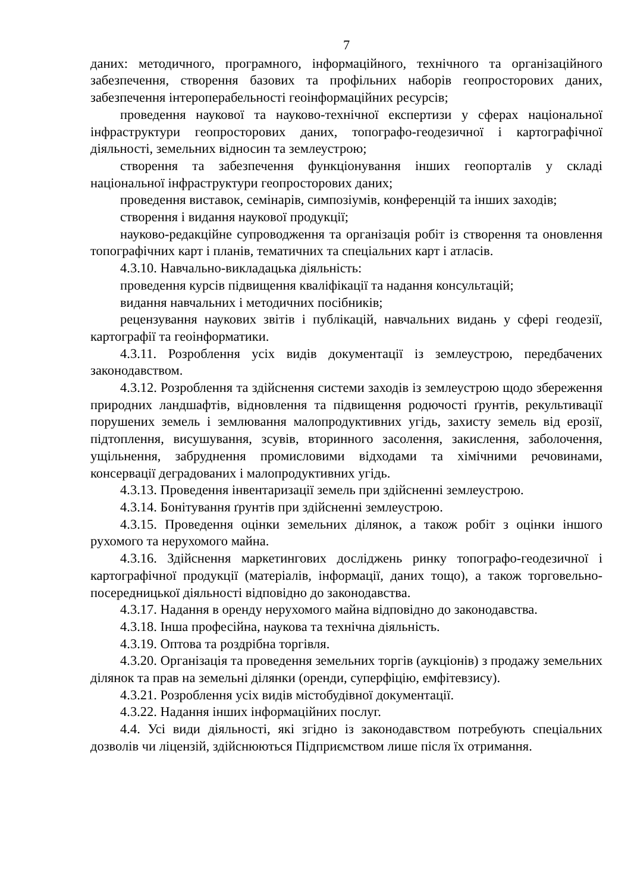7
даних: методичного, програмного, інформаційного, технічного та організаційного забезпечення, створення базових та профільних наборів геопросторових даних, забезпечення інтероперабельності геоінформаційних ресурсів;
проведення наукової та науково-технічної експертизи у сферах національної інфраструктури геопросторових даних, топографо-геодезичної і картографічної діяльності, земельних відносин та землеустрою;
створення та забезпечення функціонування інших геопорталів у складі національної інфраструктури геопросторових даних;
проведення виставок, семінарів, симпозіумів, конференцій та інших заходів;
створення і видання наукової продукції;
науково-редакційне супроводження та організація робіт із створення та оновлення топографічних карт і планів, тематичних та спеціальних карт і атласів.
4.3.10. Навчально-викладацька діяльність:
проведення курсів підвищення кваліфікації та надання консультацій;
видання навчальних і методичних посібників;
рецензування наукових звітів і публікацій, навчальних видань у сфері геодезії, картографії та геоінформатики.
4.3.11. Розроблення усіх видів документації із землеустрою, передбачених законодавством.
4.3.12. Розроблення та здійснення системи заходів із землеустрою щодо збереження природних ландшафтів, відновлення та підвищення родючості ґрунтів, рекультивації порушених земель і землювання малопродуктивних угідь, захисту земель від ерозії, підтоплення, висушування, зсувів, вторинного засолення, закислення, заболочення, ущільнення, забруднення промисловими відходами та хімічними речовинами, консервації деградованих і малопродуктивних угідь.
4.3.13. Проведення інвентаризації земель при здійсненні землеустрою.
4.3.14. Бонітування ґрунтів при здійсненні землеустрою.
4.3.15. Проведення оцінки земельних ділянок, а також робіт з оцінки іншого рухомого та нерухомого майна.
4.3.16. Здійснення маркетингових досліджень ринку топографо-геодезичної і картографічної продукції (матеріалів, інформації, даних тощо), а також торговельно-посередницької діяльності відповідно до законодавства.
4.3.17. Надання в оренду нерухомого майна відповідно до законодавства.
4.3.18. Інша професійна, наукова та технічна діяльність.
4.3.19. Оптова та роздрібна торгівля.
4.3.20. Організація та проведення земельних торгів (аукціонів) з продажу земельних ділянок та прав на земельні ділянки (оренди, суперфіцію, емфітевзису).
4.3.21. Розроблення усіх видів містобудівної документації.
4.3.22. Надання інших інформаційних послуг.
4.4. Усі види діяльності, які згідно із законодавством потребують спеціальних дозволів чи ліцензій, здійснюються Підприємством лише після їх отримання.